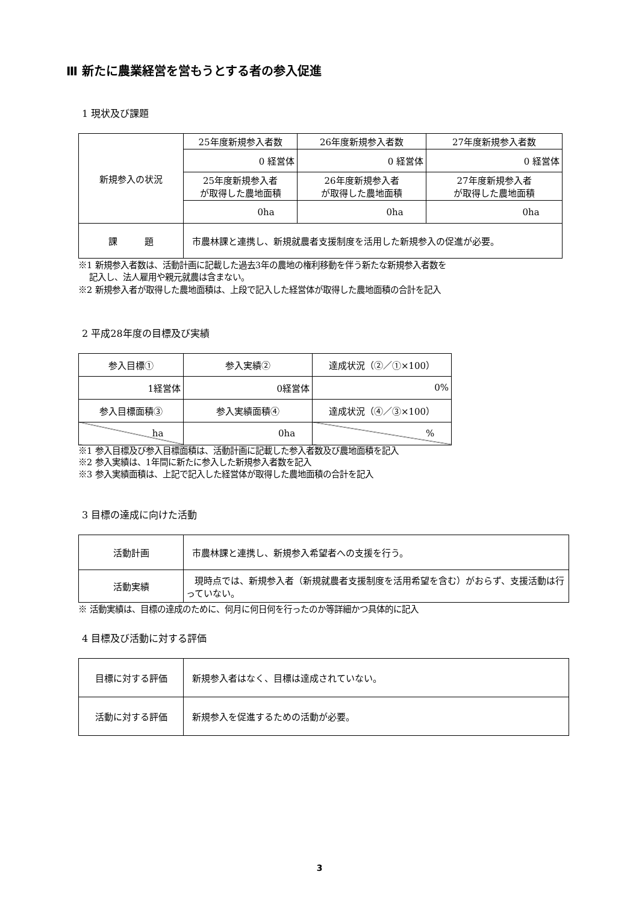Ⅲ 新たに農業経営を営もうとする者の参入促進
1 現状及び課題
| 新規参入の状況 | 25年度新規参入者数 | 26年度新規参入者数 | 27年度新規参入者数 |
| | 0 経営体 | 0 経営体 | 0 経営体 |
| | 25年度新規参入者 が取得した農地面積 | 26年度新規参入者 が取得した農地面積 | 27年度新規参入者 が取得した農地面積 |
| | 0ha | 0ha | 0ha |
| 課 題 | 市農林課と連携し、新規就農者支援制度を活用した新規参入の促進が必要。 | | |
※1 新規参入者数は、活動計画に記載した過去3年の農地の権利移動を伴う新たな新規参入者数を
記入し、法人雇用や親元就農は含まない。
※2 新規参入者が取得した農地面積は、上段で記入した経営体が取得した農地面積の合計を記入
2 平成28年度の目標及び実績
| 参入目標① | 参入実績② | 達成状況（②／①×100） |
| 1経営体 | 0経営体 | 0% |
| 参入目標面積③ | 参入実績面積④ | 達成状況（④／③×100） |
| ha | 0ha | % |
※1 参入目標及び参入目標面積は、活動計画に記載した参入者数及び農地面積を記入
※2 参入実績は、1年間に新たに参入した新規参入者数を記入
※3 参入実績面積は、上記で記入した経営体が取得した農地面積の合計を記入
3 目標の達成に向けた活動
| 活動計画 | 市農林課と連携し、新規参入希望者への支援を行う。 |
| 活動実績 | 現時点では、新規参入者（新規就農者支援制度を活用希望を含む）がおらず、支援活動は行っていない。 |
※ 活動実績は、目標の達成のために、何月に何日何を行ったのか等詳細かつ具体的に記入
4 目標及び活動に対する評価
| 目標に対する評価 | 新規参入者はなく、目標は達成されていない。 |
| 活動に対する評価 | 新規参入を促進するための活動が必要。 |
3